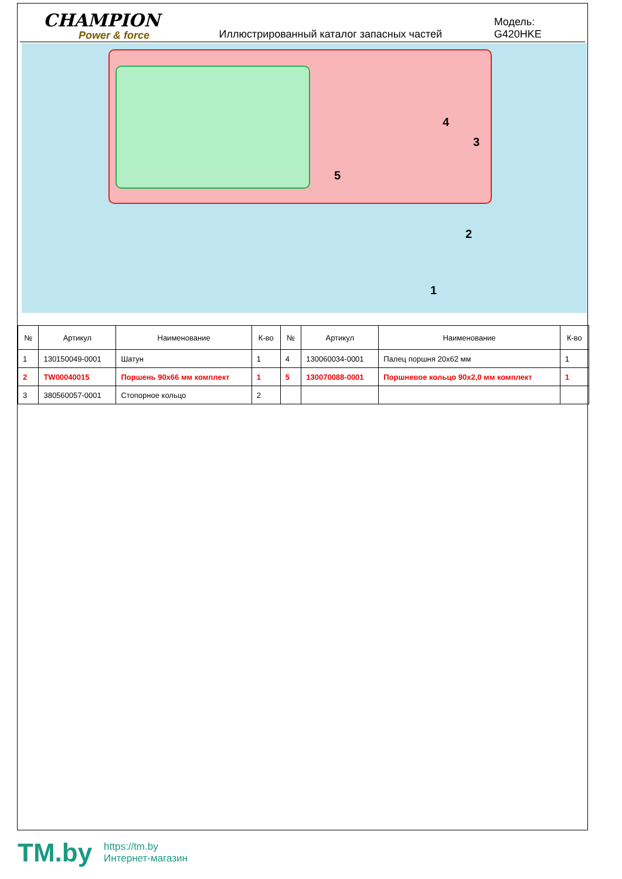CHAMPION
Power & force
Иллюстрированный каталог запасных частей
Модель: G420HKE
4
3
5
2
1
| № | Артикул | Наименование | К-во | № | Артикул | Наименование | К-во |
| --- | --- | --- | --- | --- | --- | --- | --- |
| 1 | 130150049-0001 | Шатун | 1 | 4 | 130060034-0001 | Палец поршня 20x62 мм | 1 |
| 2 | TW00040015 | Поршень 90x66 мм комплект | 1 | 5 | 130070088-0001 | Поршневое кольцо 90x2,0 мм комплект | 1 |
| 3 | 380560057-0001 | Стопорное кольцо | 2 | | | | |
TM.by
https://tm.by
Интернет-магазин